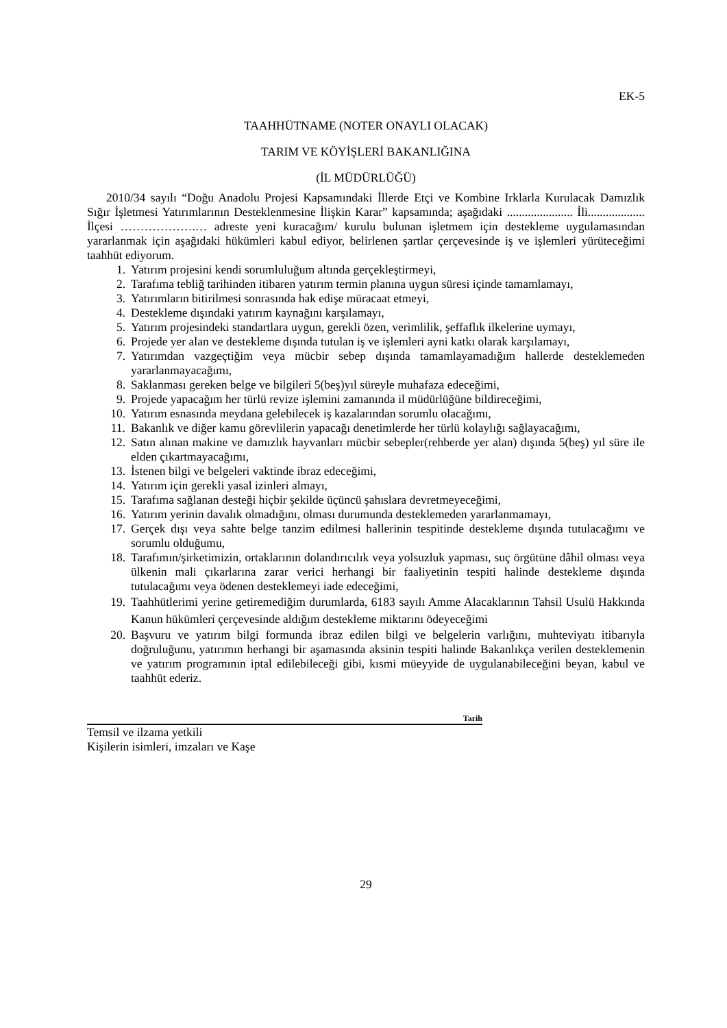EK-5
TAAHHÜTNAME (NOTER ONAYLI OLACAK)
TARIM VE KÖYİŞLERİ BAKANLIĞINA
(İL MÜDÜRLÜĞÜ)
2010/34 sayılı “Doğu Anadolu Projesi Kapsamındaki İllerde Etçi ve Kombine Irklarla Kurulacak Damızlık Sığır İşletmesi Yatırımlarının Desteklenmesine İlişkin Karar” kapsamında; aşağıdaki ...................... İli................... İlçesi ……………….… adreste yeni kuracağım/ kurulu bulunan işletmem için destekleme uygulamasından yararlanmak için aşağıdaki hükümleri kabul ediyor, belirlenen şartlar çerçevesinde iş ve işlemleri yürüteceğimi taahhüt ediyorum.
1. Yatırım projesini kendi sorumluluğum altında gerçekleştirmeyi,
2. Tarafıma tebliğ tarihinden itibaren yatırım termin planına uygun süresi içinde tamamlamayı,
3. Yatırımların bitirilmesi sonrasında hak edişe müracaat etmeyi,
4. Destekleme dışındaki yatırım kaynağını karşılamayı,
5. Yatırım projesindeki standartlara uygun, gerekli özen, verimlilik, şeffaflık ilkelerine uymayı,
6. Projede yer alan ve destekleme dışında tutulan iş ve işlemleri ayni katkı olarak karşılamayı,
7. Yatırımdan vazgeçtiğim veya mücbir sebep dışında tamamlayamadığım hallerde desteklemeden yararlanmayacağımı,
8. Saklanması gereken belge ve bilgileri 5(beş)yıl süreyle muhafaza edeceğimi,
9. Projede yapacağım her türlü revize işlemini zamanında il müdürlüğüne bildireceğimi,
10. Yatırım esnasında meydana gelebilecek iş kazalarından sorumlu olacağımı,
11. Bakanlık ve diğer kamu görevlilerin yapacağı denetimlerde her türlü kolaylığı sağlayacağımı,
12. Satın alınan makine ve damızlık hayvanları mücbir sebepler(rehberde yer alan) dışında 5(beş) yıl süre ile elden çıkartmayacağımı,
13. İstenen bilgi ve belgeleri vaktinde ibraz edeceğimi,
14. Yatırım için gerekli yasal izinleri almayı,
15. Tarafıma sağlanan desteği hiçbir şekilde üçüncü şahıslara devretmeyeceğimi,
16. Yatırım yerinin davalık olmadığını, olması durumunda desteklemeden yararlanmamayı,
17. Gerçek dışı veya sahte belge tanzim edilmesi hallerinin tespitinde destekleme dışında tutulacağımı ve sorumlu olduğumu,
18. Tarafımın/şirketimizin, ortaklarının dolandırıcılık veya yolsuzluk yapması, suç örgütüne dâhil olması veya ülkenin mali çıkarlarına zarar verici herhangi bir faaliyetinin tespiti halinde destekleme dışında tutulacağımı veya ödenen desteklemeyi iade edeceğimi,
19. Taahhütlerimi yerine getiremediğim durumlarda, 6183 sayılı Amme Alacaklarının Tahsil Usulü Hakkında Kanun hükümleri çerçevesinde aldığım destekleme miktarını ödeyeceğimi
20. Başvuru ve yatırım bilgi formunda ibraz edilen bilgi ve belgelerin varlığını, muhteviyatı itibarıyla doğruluğunu, yatırımın herhangi bir aşamasında aksinin tespiti halinde Bakanlıkça verilen desteklemenin ve yatırım programının iptal edilebileceği gibi, kısmi müeyyide de uygulanabileceğini beyan, kabul ve taahhüt ederiz.
Tarih
Temsil ve ilzama yetkili
Kişilerin isimleri, imzaları ve Kaşe
29